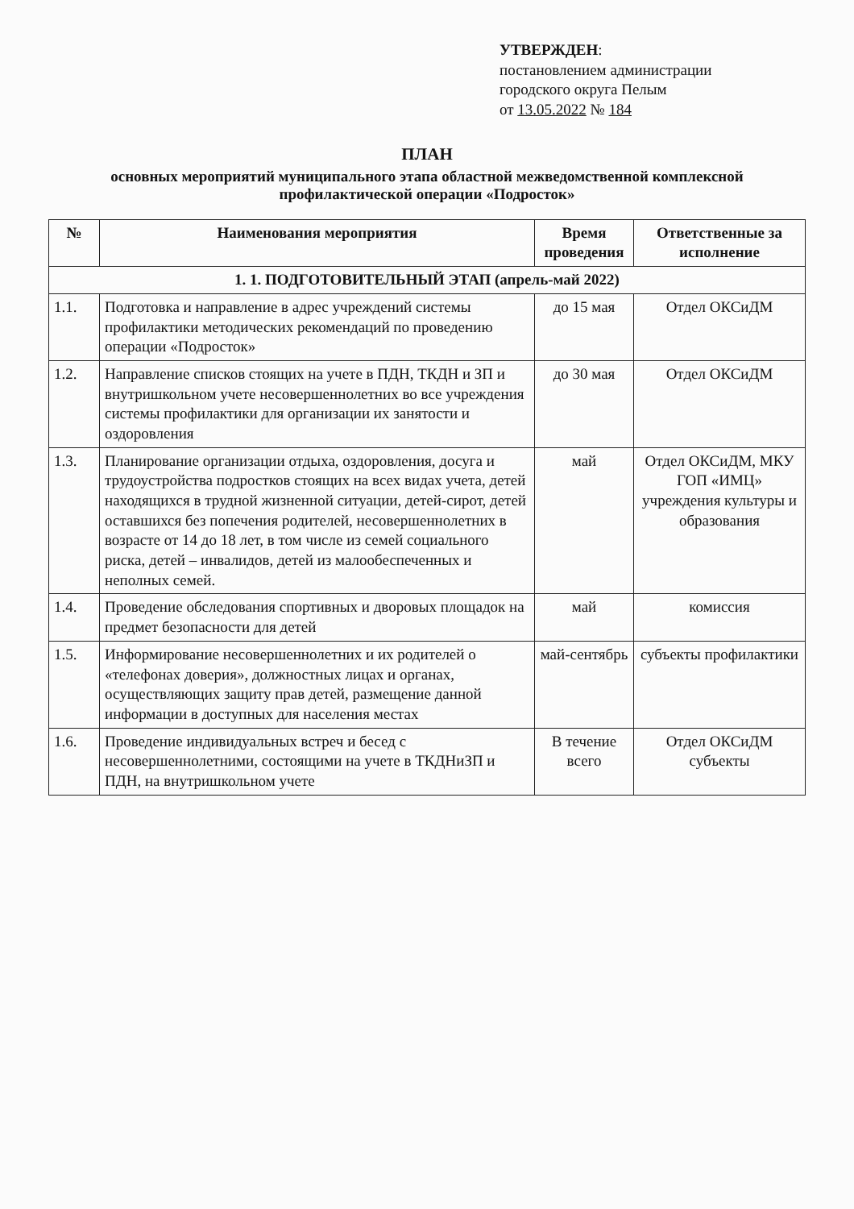УТВЕРЖДЕН:
постановлением администрации
городского округа Пелым
от 13.05.2022 № 184
ПЛАН
основных мероприятий муниципального этапа областной межведомственной комплексной профилактической операции «Подросток»
| № | Наименования мероприятия | Время проведения | Ответственные за исполнение |
| --- | --- | --- | --- |
| 1. 1. ПОДГОТОВИТЕЛЬНЫЙ ЭТАП (апрель-май 2022) | | | |
| 1.1. | Подготовка и направление в адрес учреждений системы профилактики методических рекомендаций по проведению операции «Подросток» | до 15 мая | Отдел ОКСиДМ |
| 1.2. | Направление списков стоящих на учете в ПДН, ТКДН и ЗП и внутришкольном учете несовершеннолетних во все учреждения системы профилактики для организации их занятости и оздоровления | до 30 мая | Отдел ОКСиДМ |
| 1.3. | Планирование организации отдыха, оздоровления, досуга и трудоустройства подростков стоящих на всех видах учета, детей находящихся в трудной жизненной ситуации, детей-сирот, детей оставшихся без попечения родителей, несовершеннолетних в возрасте от 14 до 18 лет, в том числе из семей социального риска, детей – инвалидов, детей из малообеспеченных и неполных семей. | май | Отдел ОКСиДМ, МКУ ГОП «ИМЦ» учреждения культуры и образования |
| 1.4. | Проведение обследования спортивных и дворовых площадок на предмет безопасности для детей | май | комиссия |
| 1.5. | Информирование несовершеннолетних и их родителей о «телефонах доверия», должностных лицах и органах, осуществляющих защиту прав детей, размещение данной информации в доступных для населения местах | май-сентябрь | субъекты профилактики |
| 1.6. | Проведение индивидуальных встреч и бесед с несовершеннолетними, состоящими на учете в ТКДНиЗП и ПДН, на внутришкольном учете | В течение всего | Отдел ОКСиДМ субъекты |